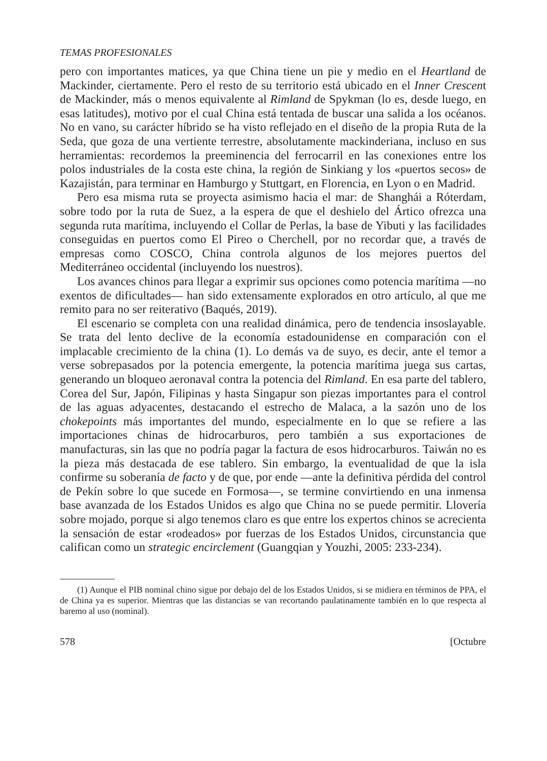TEMAS PROFESIONALES
pero con importantes matices, ya que China tiene un pie y medio en el Heartland de Mackinder, ciertamente. Pero el resto de su territorio está ubicado en el Inner Crescent de Mackinder, más o menos equivalente al Rimland de Spykman (lo es, desde luego, en esas latitudes), motivo por el cual China está tentada de buscar una salida a los océanos. No en vano, su carácter híbrido se ha visto reflejado en el diseño de la propia Ruta de la Seda, que goza de una vertiente terrestre, absolutamente mackinderiana, incluso en sus herramientas: recordemos la preeminencia del ferrocarril en las conexiones entre los polos industriales de la costa este china, la región de Sinkiang y los «puertos secos» de Kazajistán, para terminar en Hamburgo y Stuttgart, en Florencia, en Lyon o en Madrid.
Pero esa misma ruta se proyecta asimismo hacia el mar: de Shanghái a Róterdam, sobre todo por la ruta de Suez, a la espera de que el deshielo del Ártico ofrezca una segunda ruta marítima, incluyendo el Collar de Perlas, la base de Yibuti y las facilidades conseguidas en puertos como El Pireo o Cherchell, por no recordar que, a través de empresas como COSCO, China controla algunos de los mejores puertos del Mediterráneo occidental (incluyendo los nuestros).
Los avances chinos para llegar a exprimir sus opciones como potencia marítima —no exentos de dificultades— han sido extensamente explorados en otro artículo, al que me remito para no ser reiterativo (Baqués, 2019).
El escenario se completa con una realidad dinámica, pero de tendencia insoslayable. Se trata del lento declive de la economía estadounidense en comparación con el implacable crecimiento de la china (1). Lo demás va de suyo, es decir, ante el temor a verse sobrepasados por la potencia emergente, la potencia marítima juega sus cartas, generando un bloqueo aeronaval contra la potencia del Rimland. En esa parte del tablero, Corea del Sur, Japón, Filipinas y hasta Singapur son piezas importantes para el control de las aguas adyacentes, destacando el estrecho de Malaca, a la sazón uno de los chokepoints más importantes del mundo, especialmente en lo que se refiere a las importaciones chinas de hidrocarburos, pero también a sus exportaciones de manufacturas, sin las que no podría pagar la factura de esos hidrocarburos. Taiwán no es la pieza más destacada de ese tablero. Sin embargo, la eventualidad de que la isla confirme su soberanía de facto y de que, por ende —ante la definitiva pérdida del control de Pekín sobre lo que sucede en Formosa—, se termine convirtiendo en una inmensa base avanzada de los Estados Unidos es algo que China no se puede permitir. Llovería sobre mojado, porque si algo tenemos claro es que entre los expertos chinos se acrecienta la sensación de estar «rodeados» por fuerzas de los Estados Unidos, circunstancia que califican como un strategic encirclement (Guangqian y Youzhi, 2005: 233-234).
(1) Aunque el PIB nominal chino sigue por debajo del de los Estados Unidos, si se midiera en términos de PPA, el de China ya es superior. Mientras que las distancias se van recortando paulatinamente también en lo que respecta al baremo al uso (nominal).
578 [Octubre